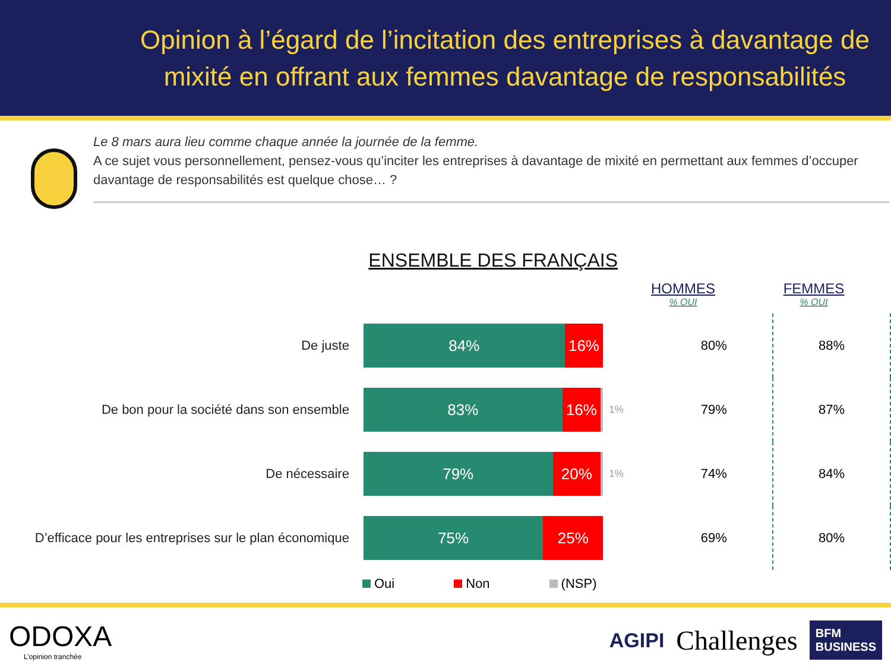Opinion à l’égard de l’incitation des entreprises à davantage de mixité en offrant aux femmes davantage de responsabilités
Le 8 mars aura lieu comme chaque année la journée de la femme.
A ce sujet vous personnellement, pensez-vous qu’inciter les entreprises à davantage de mixité en permettant aux femmes d’occuper davantage de responsabilités est quelque chose… ?
ENSEMBLE DES FRANÇAIS
HOMMES% OUI
FEMMES% OUI
| De juste | 84% 16% | | 80% | 88% |
| De bon pour la société dans son ensemble | 83% 16% | 1% | 79% | 87% |
| De nécessaire | 79% 20% | 1% | 74% | 84% |
| D’efficace pour les entreprises sur le plan économique | 75% 25% | | 69% | 80% |
Oui Non (NSP)
ODOXA
L’opinion tranchée
AGIPI Challenges BFM
BUSINESS